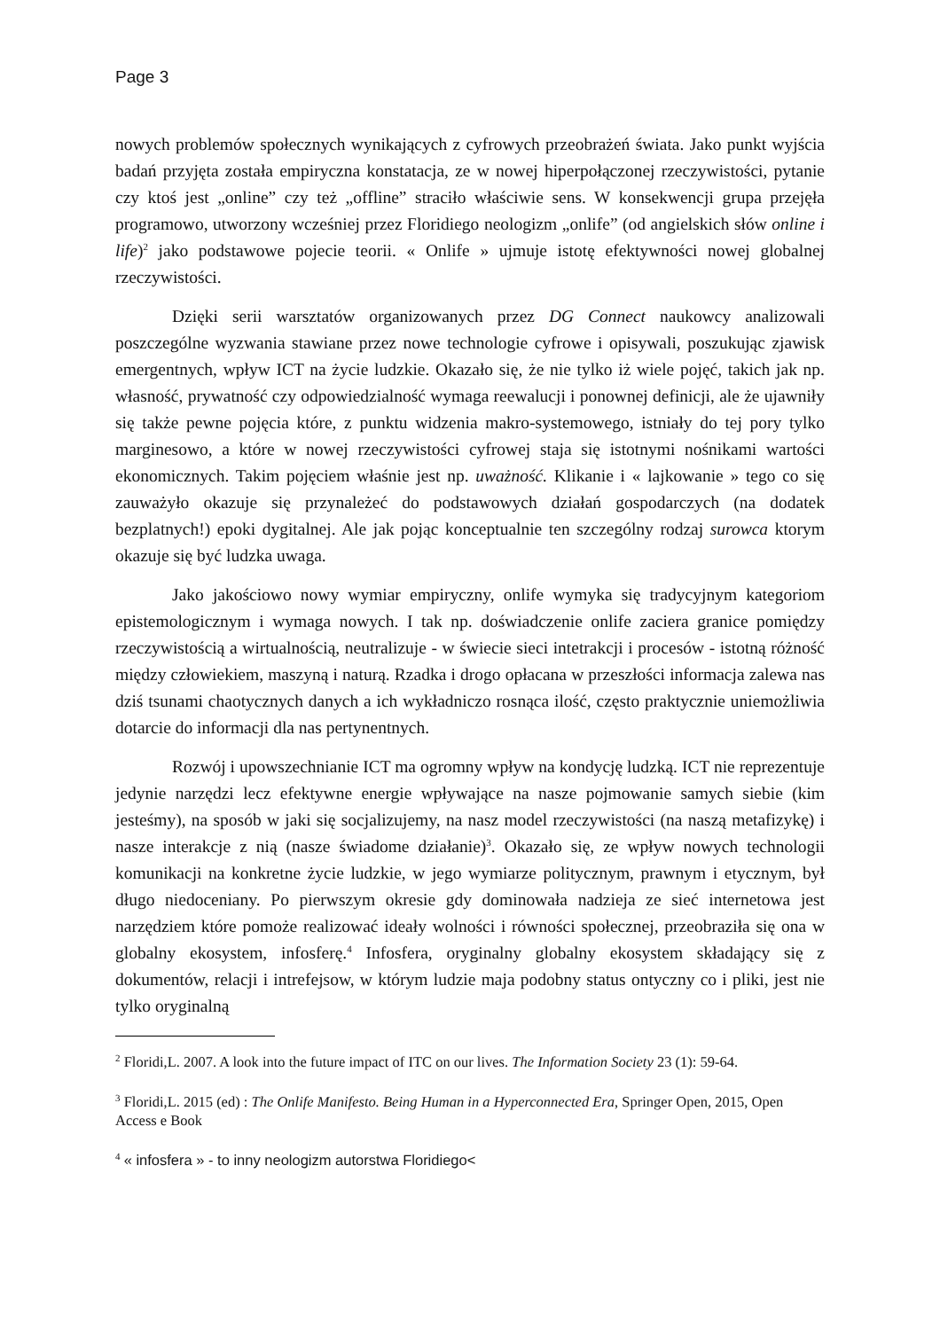Page 3
nowych problemów społecznych wynikających z cyfrowych przeobrażeń świata. Jako punkt wyjścia badań przyjęta została empiryczna konstatacja, ze w nowej hiperpołączonej rzeczywistości, pytanie czy ktoś jest „online” czy też „offline” straciło właściwie sens. W konsekwencji grupa przejęła programowo, utworzony wcześniej przez Floridiego neologizm „onlife” (od angielskich słów online i life)<sup>2</sup> jako podstawowe pojecie teorii. « Onlife » ujmuje istotę efektywności nowej globalnej rzeczywistości.
Dzięki serii warsztatów organizowanych przez DG Connect naukowcy analizowali poszczególne wyzwania stawiane przez nowe technologie cyfrowe i opisywali, poszukując zjawisk emergentnych, wpływ ICT na życie ludzkie. Okazało się, że nie tylko iż wiele pojęć, takich jak np. własność, prywatność czy odpowiedzialność wymaga reewalucji i ponownej definicji, ale że ujawniły się także pewne pojęcia które, z punktu widzenia makro-systemowego, istniały do tej pory tylko marginesowo, a które w nowej rzeczywistości cyfrowej staja się istotnymi nośnikami wartości ekonomicznych. Takim pojęciem właśnie jest np. uważność. Klikanie i « lajkowanie » tego co się zauważyło okazuje się przynależeć do podstawowych działań gospodarczych (na dodatek bezplatnych!) epoki dygitalnej. Ale jak pojąc konceptualnie ten szczególny rodzaj surowca ktorym okazuje się być ludzka uwaga.
Jako jakościowo nowy wymiar empiryczny, onlife wymyka się tradycyjnym kategoriom epistemologicznym i wymaga nowych. I tak np. doświadczenie onlife zaciera granice pomiędzy rzeczywistością a wirtualnością, neutralizuje - w świecie sieci intetrakcji i procesów - istotną różność między człowiekiem, maszyną i naturą. Rzadka i drogo opłacana w przeszłości informacja zalewa nas dziś tsunami chaotycznych danych a ich wykładniczo rosnąca ilość, często praktycznie uniemożliwia dotarcie do informacji dla nas pertynentnych.
Rozwój i upowszechnianie ICT ma ogromny wpływ na kondycję ludzką. ICT nie reprezentuje jedynie narzędzi lecz efektywne energie wpływające na nasze pojmowanie samych siebie (kim jesteśmy), na sposób w jaki się socjalizujemy, na nasz model rzeczywistości (na naszą metafizykę) i nasze interakcje z nią (nasze świadome działanie)<sup>3</sup>. Okazało się, ze wpływ nowych technologii komunikacji na konkretne życie ludzkie, w jego wymiarze politycznym, prawnym i etycznym, był długo niedoceniany. Po pierwszym okresie gdy dominowała nadzieja ze sieć internetowa jest narzędziem które pomoże realizować ideały wolności i równości społecznej, przeobraziła się ona w globalny ekosystem, infosferę.<sup>4</sup> Infosfera, oryginalny globalny ekosystem składający się z dokumentów, relacji i intrefejsow, w którym ludzie maja podobny status ontyczny co i pliki, jest nie tylko oryginalną
<sup>2</sup> Floridi,L. 2007. A look into the future impact of ITC on our lives. The Information Society 23 (1): 59-64.
<sup>3</sup> Floridi,L. 2015 (ed) : The Onlife Manifesto. Being Human in a Hyperconnected Era, Springer Open, 2015, Open Access e Book
<sup>4</sup> « infosfera » - to inny neologizm autorstwa Floridiego<